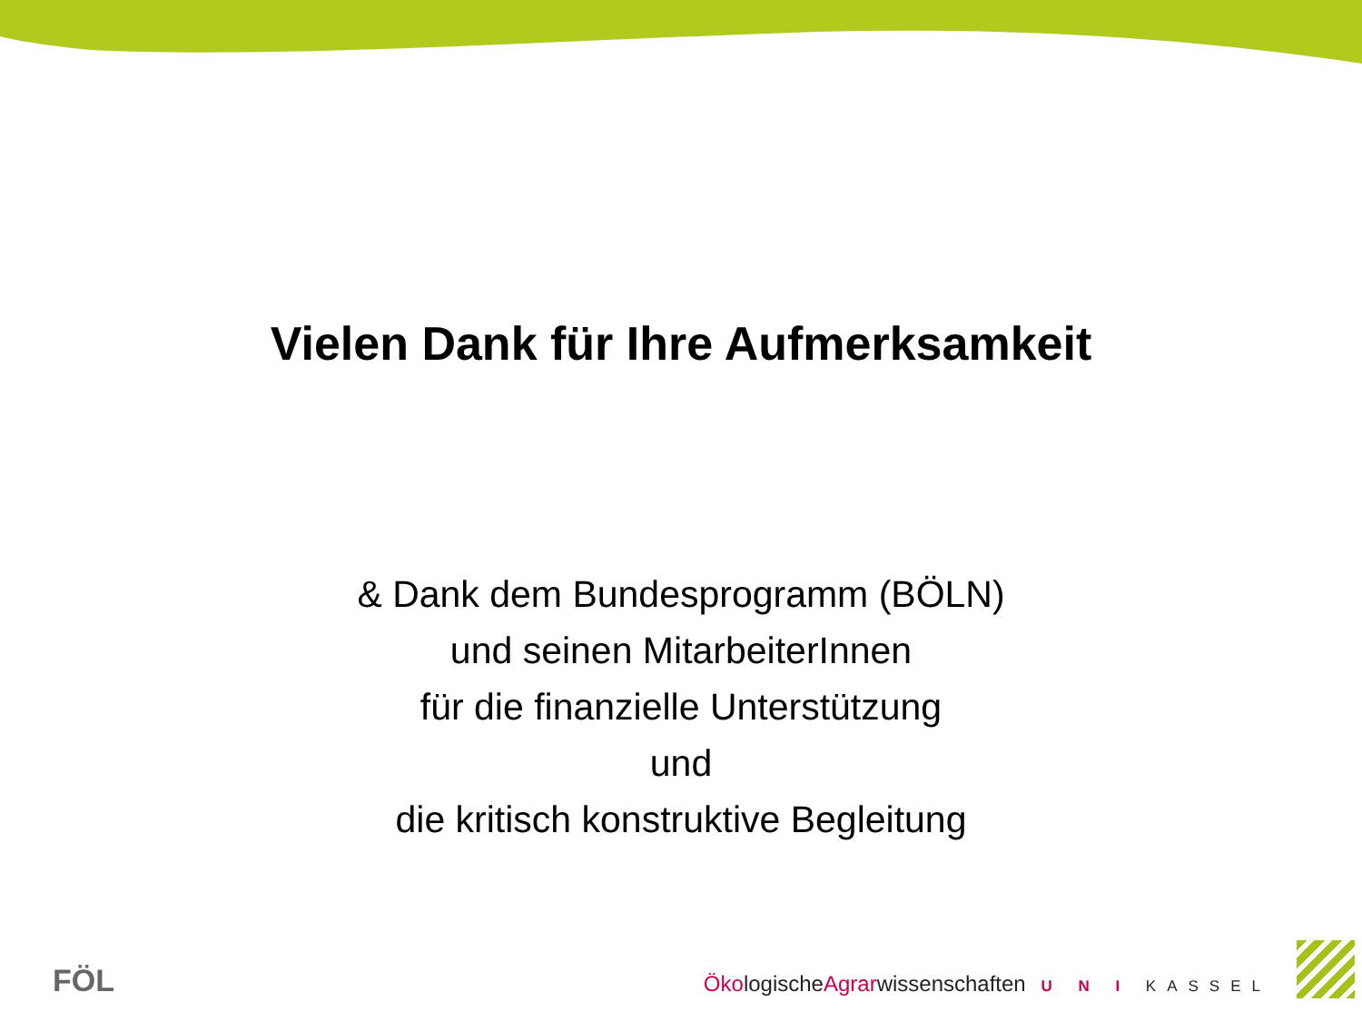Vielen Dank für Ihre Aufmerksamkeit
& Dank dem Bundesprogramm (BÖLN)
und seinen MitarbeiterInnen
für die finanzielle Unterstützung
und
die kritisch konstruktive Begleitung
FÖL
ÖkologischeAgrarwissenschaften U N I KASSEL